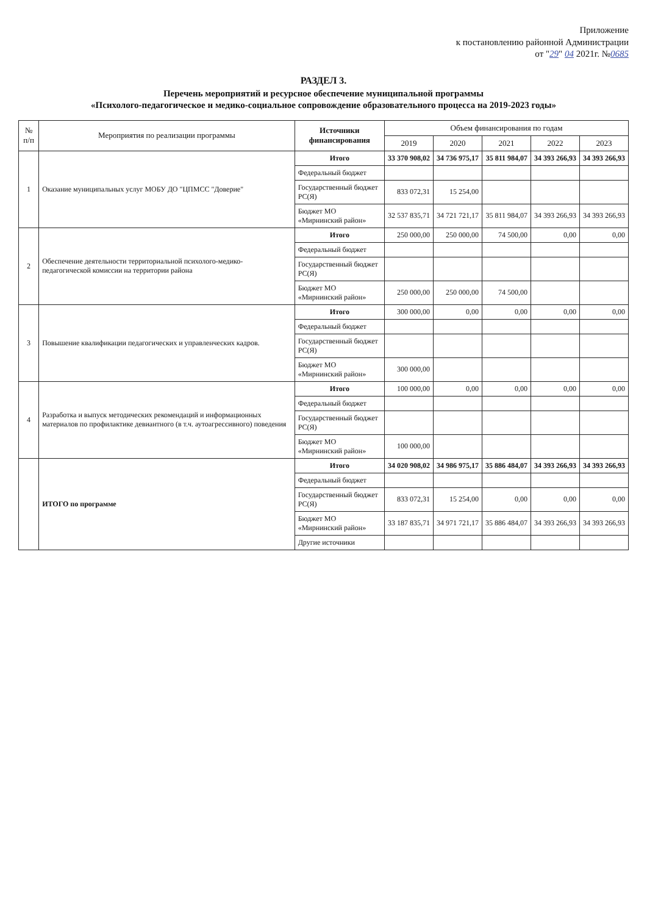Приложение
к постановлению районной Администрации
от "29" 04 2021г. №0685
РАЗДЕЛ 3.
Перечень мероприятий и ресурсное обеспечение муниципальной программы
«Психолого-педагогическое и медико-социальное сопровождение образовательного процесса на 2019-2023 годы»
| № п/п | Мероприятия по реализации программы | Источники финансирования | Объем финансирования по годам | | | | |
| --- | --- | --- | --- | --- | --- | --- | --- |
| | | | 2019 | 2020 | 2021 | 2022 | 2023 |
| 1 | Оказание муниципальных услуг МОБУ ДО "ЦПМСС "Доверие" | Итого | 33 370 908,02 | 34 736 975,17 | 35 811 984,07 | 34 393 266,93 | 34 393 266,93 |
| | | Федеральный бюджет | | | | | |
| | | Государственный бюджет РС(Я) | 833 072,31 | 15 254,00 | | | |
| | | Бюджет МО «Мирнинский район» | 32 537 835,71 | 34 721 721,17 | 35 811 984,07 | 34 393 266,93 | 34 393 266,93 |
| 2 | Обеспечение деятельности территориальной психолого-медико-педагогической комиссии на территории района | Итого | 250 000,00 | 250 000,00 | 74 500,00 | 0,00 | 0,00 |
| | | Федеральный бюджет | | | | | |
| | | Государственный бюджет РС(Я) | | | | | |
| | | Бюджет МО «Мирнинский район» | 250 000,00 | 250 000,00 | 74 500,00 | | |
| 3 | Повышение квалификации педагогических и управленческих кадров. | Итого | 300 000,00 | 0,00 | 0,00 | 0,00 | 0,00 |
| | | Федеральный бюджет | | | | | |
| | | Государственный бюджет РС(Я) | | | | | |
| | | Бюджет МО «Мирнинский район» | 300 000,00 | | | | |
| 4 | Разработка и выпуск методических рекомендаций и информационных материалов по профилактике девиантного (в т.ч. аутоагрессивного) поведения | Итого | 100 000,00 | 0,00 | 0,00 | 0,00 | 0,00 |
| | | Федеральный бюджет | | | | | |
| | | Государственный бюджет РС(Я) | | | | | |
| | | Бюджет МО «Мирнинский район» | 100 000,00 | | | | |
| | ИТОГО по программе | Итого | 34 020 908,02 | 34 986 975,17 | 35 886 484,07 | 34 393 266,93 | 34 393 266,93 |
| | | Федеральный бюджет | | | | | |
| | | Государственный бюджет РС(Я) | 833 072,31 | 15 254,00 | 0,00 | 0,00 | 0,00 |
| | | Бюджет МО «Мирнинский район» | 33 187 835,71 | 34 971 721,17 | 35 886 484,07 | 34 393 266,93 | 34 393 266,93 |
| | | Другие источники | | | | | |